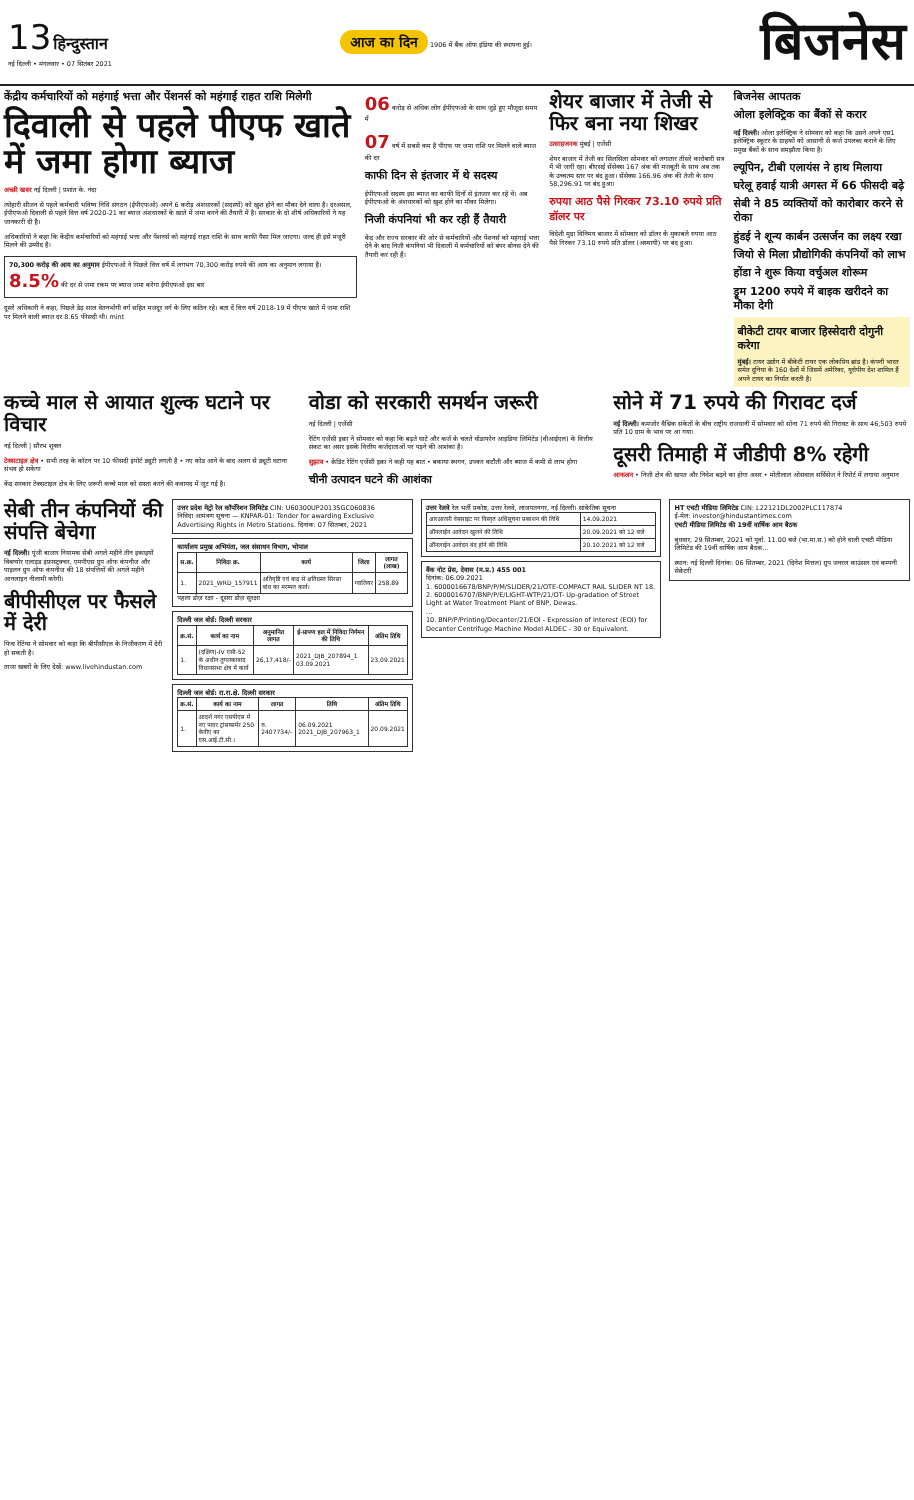13 हिन्दुस्तान
नई दिल्ली • मंगलवार • 07 सितंबर 2021
आज का दिन 1906 में बैंक ऑफ इंडिया की स्थापना हुई।
बिजनेस
केंद्रीय कर्मचारियों को महंगाई भत्ता और पेंशनर्स को महंगाई राहत राशि मिलेगी
दिवाली से पहले पीएफ खाते में जमा होगा ब्याज
अच्छी खबर नई दिल्ली | प्रशांत के. नंदा
त्योहारी सीजन से पहले कर्मचारी भविष्य निधि संगठन (ईपीएफओ) अपने 6 करोड़ अंशधारकों (सदस्यों) को खुश होने का मौका देने वाला है। दरअसल, ईपीएफओ दिवाली से पहले वित्त वर्ष 2020-21 का ब्याज अंशधारकों के खाते में जमा करने की तैयारी में है। सरकार के दो शीर्ष अधिकारियों ने यह जानकारी दी है।
अधिकारियों ने कहा कि केंद्रीय कर्मचारियों को महंगाई भत्ता और पेंशनर्स को महंगाई राहत राशि के साथ काफी पैसा मिल जाएगा। जल्द ही इसे मंजूरी मिलने की उम्मीद है।
70,300 करोड़ की आय का अनुमान ईपीएफओ ने पिछले वित्त वर्ष में लगभग 70,300 करोड़ रुपये की आय का अनुमान लगाया है। 8.5% की दर से जमा रकम पर ब्याज जमा करेगा ईपीएफओ इस बार
दूसरे अधिकारी ने कहा, पिछले डेढ़ साल वेतनभोगी वर्ग सहित मजदूर वर्ग के लिए कठिन रहे। बता दें वित्त वर्ष 2018-19 में पीएफ खाते में जमा राशि पर मिलने वाली ब्याज दर 8.65 फीसदी थी। mint
06 करोड़ से अधिक लोग ईपीएफओ के साथ जुड़े हुए मौजूदा समय में
07 वर्ष में सबसे कम है पीएफ पर जमा राशि पर मिलने वाले ब्याज की दर
काफी दिन से इंतजार में थे सदस्य
ईपीएफओ सदस्य इस ब्याज का काफी दिनों से इंतजार कर रहे थे। अब ईपीएफओ के अंशधारकों को खुश होने का मौका मिलेगा।
निजी कंपनियां भी कर रही हैं तैयारी
केंद्र और राज्य सरकार की ओर से कर्मचारियों और पेंशनर्स को महंगाई भत्ता देने के बाद निजी कंपनियां भी दिवाली में कर्मचारियों को बंपर बोनस देने की तैयारी कर रही हैं।
शेयर बाजार में तेजी से फिर बना नया शिखर
उत्साहजनक मुंबई | एजेंसी
शेयर बाजार में तेजी का सिलसिला सोमवार को लगातार तीसरे कारोबारी सत्र में भी जारी रहा। बीएसई सेंसेक्स 167 अंक की मजबूती के साथ अब तक के उच्चतम स्तर पर बंद हुआ। सेंसेक्स 166.96 अंक की तेजी के साथ 58,296.91 पर बंद हुआ।
रुपया आठ पैसे गिरकर 73.10 रुपये प्रति डॉलर पर
विदेशी मुद्रा विनिमय बाजार में सोमवार को डॉलर के मुकाबले रुपया आठ पैसे गिरकर 73.10 रुपये प्रति डॉलर (अस्थायी) पर बंद हुआ।
बिजनेस आपतक
ओला इलेक्ट्रिक का बैंकों से करार
नई दिल्ली। ओला इलेक्ट्रिक ने सोमवार को कहा कि उसने अपने एस1 इलेक्ट्रिक स्कूटर के ग्राहकों को आसानी से कर्ज उपलब्ध कराने के लिए प्रमुख बैंकों के साथ समझौता किया है।
ल्यूपिन, टीबी एलायंस ने हाथ मिलाया
घरेलू हवाई यात्री अगस्त में 66 फीसदी बढ़े
सेबी ने 85 व्यक्तियों को कारोबार करने से रोका
हुंडई ने शून्य कार्बन उत्सर्जन का लक्ष्य रखा
जियो से मिला प्रौद्योगिकी कंपनियों को लाभ
होंडा ने शुरू किया वर्चुअल शोरूम
ड्रूम 1200 रुपये में बाइक खरीदने का मौका देगी
बीकेटी टायर बाजार हिस्सेदारी दोगुनी करेगा
मुंबई। टायर उद्योग में बीकेटी टायर एक लोकप्रिय ब्रांड है। कंपनी भारत समेत दुनिया के 160 देशों में जिसमें अमेरिका, यूरोपीय देश शामिल हैं अपने टायर का निर्यात करती है।
कच्चे माल से आयात शुल्क घटाने पर विचार
नई दिल्ली | सौरभ शुक्ल
टेक्सटाइल क्षेत्र • सभी तरह के कॉटन पर 10 फीसदी इंपोर्ट ड्यूटी लगती है • नए कोड आने के बाद अलग से ड्यूटी घटाना संभव हो सकेगा
केंद्र सरकार टेक्सटाइल क्षेत्र के लिए जरूरी कच्चे माल को सस्ता करने की कवायद में जुट गई है।
वोडा को सरकारी समर्थन जरूरी
नई दिल्ली | एजेंसी
रेटिंग एजेंसी इक्रा ने सोमवार को कहा कि बढ़ते घाटे और कर्ज के चलते वोडाफोन आइडिया लिमिटेड (वीआईएल) के वित्तीय संकट का असर इसके वित्तीय कर्जदाताओं पर पड़ने की आशंका है।
सुझाव • क्रेडिट रेटिंग एजेंसी इक्रा ने कही यह बात • बकाया स्थगन, उपकर कटौती और ब्याज में कमी से लाभ होगा
चीनी उत्पादन घटने की आशंका
सोने में 71 रुपये की गिरावट दर्ज
नई दिल्ली। कमजोर वैश्विक संकेतों के बीच राष्ट्रीय राजधानी में सोमवार को सोना 71 रुपये की गिरावट के साथ 46,503 रुपये प्रति 10 ग्राम के भाव पर आ गया।
दूसरी तिमाही में जीडीपी 8% रहेगी
आकलन • निजी क्षेत्र की खपत और निवेश बढ़ने का होगा असर • मोतीलाल ओसवाल सर्विसेज ने रिपोर्ट में लगाया अनुमान
सेबी तीन कंपनियों की संपत्ति बेचेगा
नई दिल्ली। पूंजी बाजार नियामक सेबी अगले महीने तीन इकाइयों विबग्योर एलाइड इंफ्रास्ट्रक्चर, एमपीएस ग्रुप ऑफ कंपनीज और पाइलन ग्रुप ऑफ कंपनीज की 18 संपत्तियों की अगले महीने आनलाइन नीलामी करेगी।
बीपीसीएल पर फैसले में देरी
फिच रेटिंग्स ने सोमवार को कहा कि बीपीसीएल के निजीकरण में देरी हो सकती है।
ताजा खबरों के लिए देखें: www.livehindustan.com
उत्तर प्रदेश मेट्रो रेल कॉर्पोरेशन लिमिटेड CIN: U60300UP2013SGC060836
निविदा आमंत्रण सूचना — KNPAR-01: Tender for awarding Exclusive Advertising Rights in Metro Stations. दिनांक: 07 सितम्बर, 2021
कार्यालय प्रमुख अभियंता, जल संसाधन विभाग, भोपाल
| स.क्र. | निविदा क्र. | कार्य | जिला | लागत (लाख) |
| --- | --- | --- | --- | --- |
| 1. | 2021_WRD_157911 | अतिवृष्टि एवं बाढ़ से क्षतिग्रस्त सिरसा बांध का मरम्मत कार्य। | ग्वालियर | 258.89 |
पहला डोज़ रक्षा - दूसरा डोज़ सुरक्षा
दिल्ली जल बोर्ड: दिल्ली सरकार
| क्र.सं. | कार्य का नाम | अनुमानित लागत | ई-प्रापण हल में निविदा निर्गमन की तिथि | अंतिम तिथि |
| --- | --- | --- | --- | --- |
| 1. | (दक्षिण)-IV एसी-52 के अधीन तुगलकाबाद विधानसभा क्षेत्र में कार्य | 26,17,418/- | 2021_DJB_207894_1 03.09.2021 | 23.09.2021 |
दिल्ली जल बोर्ड: रा.रा.क्षे. दिल्ली सरकार
| क्र.सं. | कार्य का नाम | लागत | तिथि | अंतिम तिथि |
| --- | --- | --- | --- | --- |
| 1. | आदर्श नगर एसपीएस में नए पावर ट्रांसफार्मर 250 केवीए का एस.आई.टी.सी.। | रु. 2407734/- | 06.09.2021 2021_DJB_207963_1 | 20.09.2021 |
उत्तर रेलवे रेल भर्ती प्रकोष्ठ, उत्तर रेलवे, लाजपतनगर, नई दिल्ली। सांकेतिक सूचना
| आरआरसी वेबसाइट पर विस्तृत अधिसूचना प्रकाशन की तिथि | 14.09.2021 |
| ऑनलाईन आवेदन खुलने की तिथि | 20.09.2021 को 12 बजे |
| ऑनलाईन आवेदन बंद होने की तिथि | 20.10.2021 को 12 बजे |
बैंक नोट प्रेस, देवास (म.प्र.) 455 001
दिनांक: 06.09.2021
1. 6000016678/BNP/P/M/SLIDER/21/OTE-COMPACT RAIL SLIDER NT 18.
2. 6000016707/BNP/P/E/LIGHT-WTP/21/OT- Up-gradation of Street Light at Water Treatment Plant of BNP, Dewas.
…
10. BNP/P/Printing/Decanter/21/EOI - Expression of Interest (EOI) for Decanter Centrifuge Machine Model ALDEC - 30 or Equivalent.
HT एचटी मीडिया लिमिटेड CIN: L22121DL2002PLC117874
ई-मेल: investor@hindustantimes.com
एचटी मीडिया लिमिटेड की 19वीं वार्षिक आम बैठक
बुधवार, 29 सितम्बर, 2021 को पूर्वा. 11.00 बजे (भा.मा.स.) को होने वाली एचटी मीडिया लिमिटेड की 19वीं वार्षिक आम बैठक...
स्थान: नई दिल्ली दिनांक: 06 सितम्बर, 2021 (दिनेश मित्तल) ग्रुप जनरल काउंसल एवं कम्पनी सेक्रेटरी